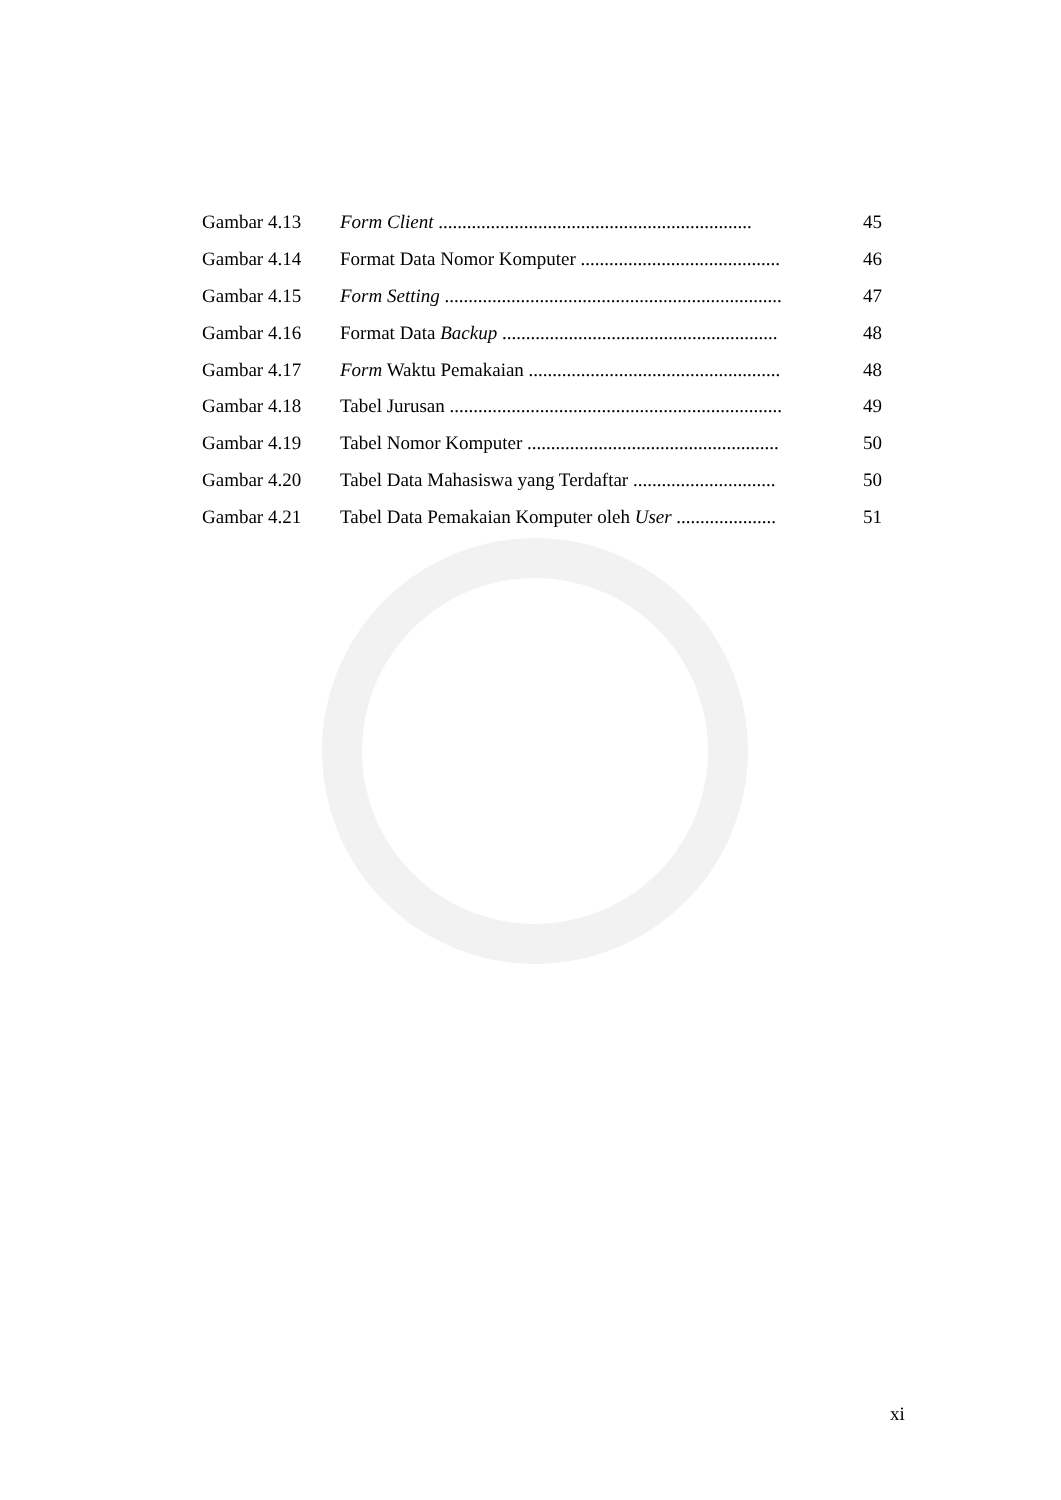Gambar 4.13 Form Client .................................................................. 45
Gambar 4.14 Format Data Nomor Komputer .......................................... 46
Gambar 4.15 Form Setting ....................................................................... 47
Gambar 4.16 Format Data Backup .......................................................... 48
Gambar 4.17 Form Waktu Pemakaian ..................................................... 48
Gambar 4.18 Tabel Jurusan ...................................................................... 49
Gambar 4.19 Tabel Nomor Komputer ..................................................... 50
Gambar 4.20 Tabel Data Mahasiswa yang Terdaftar .............................. 50
Gambar 4.21 Tabel Data Pemakaian Komputer oleh User ..................... 51
xi